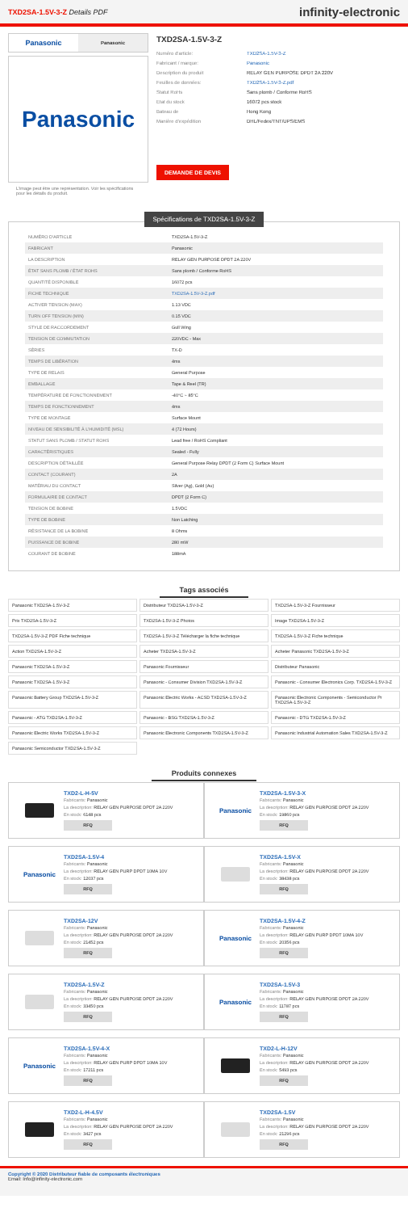TXD2SA-1.5V-3-Z Details PDF
infinity-electronic
Panasonic
Panasonic
Panasonic
L'image peut être une représentation. Voir les spécifications pour les détails du produit.
TXD2SA-1.5V-3-Z
Numéro d'article: TXD2SA-1.5V-3-Z
Fabricant / marque: Panasonic
Description du produit RELAY GEN PURPOSE DPDT 2A 220V
Feuilles de données: TXD2SA-1.5V-3-Z.pdf
Statut RoHs Sans plomb / Conforme RoHS
Etat du stock 16072 pcs stock
Bateau de Hong Kong
Manière d'expédition DHL/Fedex/TNT/UPS/EMS
DEMANDE DE DEVIS
Spécifications de TXD2SA-1.5V-3-Z
| NUMÉRO D'ARTICLE | TXD2SA-1.5V-3-Z |
| FABRICANT | Panasonic |
| LA DESCRIPTION | RELAY GEN PURPOSE DPDT 2A 220V |
| ÉTAT SANS PLOMB / ÉTAT ROHS | Sans plomb / Conforme RoHS |
| QUANTITÉ DISPONIBLE | 16072 pcs |
| FICHE TECHNIQUE | TXD2SA-1.5V-3-Z.pdf |
| ACTIVER TENSION (MAX) | 1.13 VDC |
| TURN OFF TENSION (MIN) | 0.15 VDC |
| STYLE DE RACCORDEMENT | Gull Wing |
| TENSION DE COMMUTATION | 220VDC - Max |
| SÉRIES | TX-D |
| TEMPS DE LIBÉRATION | 4ms |
| TYPE DE RELAIS | General Purpose |
| EMBALLAGE | Tape & Reel (TR) |
| TEMPÉRATURE DE FONCTIONNEMENT | -40°C ~ 85°C |
| TEMPS DE FONCTIONNEMENT | 4ms |
| TYPE DE MONTAGE | Surface Mount |
| NIVEAU DE SENSIBILITÉ À L'HUMIDITÉ (MSL) | 4 (72 Hours) |
| STATUT SANS PLOMB / STATUT ROHS | Lead free / RoHS Compliant |
| CARACTÉRISTIQUES | Sealed - Fully |
| DESCRIPTION DÉTAILLÉE | General Purpose Relay DPDT (2 Form C) Surface Mount |
| CONTACT (COURANT) | 2A |
| MATÉRIAU DU CONTACT | Silver (Ag), Gold (Au) |
| FORMULAIRE DE CONTACT | DPDT (2 Form C) |
| TENSION DE BOBINE | 1.5VDC |
| TYPE DE BOBINE | Non Latching |
| RÉSISTANCE DE LA BOBINE | 8 Ohms |
| PUISSANCE DE BOBINE | 280 mW |
| COURANT DE BOBINE | 188mA |
Tags associés
Panasonic TXD2SA-1.5V-3-Z
Distributeur TXD2SA-1.5V-3-Z
TXD2SA-1.5V-3-Z Fournisseur
Prix TXD2SA-1.5V-3-Z
TXD2SA-1.5V-3-Z Photos
Image TXD2SA-1.5V-3-Z
TXD2SA-1.5V-3-Z PDF Fiche technique
TXD2SA-1.5V-3-Z Télécharger la fiche technique
TXD2SA-1.5V-3-Z Fiche technique
Action TXD2SA-1.5V-3-Z
Acheter TXD2SA-1.5V-3-Z
Acheter Panasonic TXD2SA-1.5V-3-Z
Panasonic TXD2SA-1.5V-3-Z
Panasonic Fournisseur
Distributeur Panasonic
Panasonic TXD2SA-1.5V-3-Z
Panasonic - Consumer Division TXD2SA-1.5V-3-Z
Panasonic - Consumer Electronics Corp. TXD2SA-1.5V-3-Z
Panasonic Battery Group TXD2SA-1.5V-3-Z
Panasonic Electric Works - ACSD TXD2SA-1.5V-3-Z
Panasonic Electronic Components - Semiconductor Pr TXD2SA-1.5V-3-Z
Panasonic - ATG TXD2SA-1.5V-3-Z
Panasonic - BSG TXD2SA-1.5V-3-Z
Panasonic - DTG TXD2SA-1.5V-3-Z
Panasonic Electric Works TXD2SA-1.5V-3-Z
Panasonic Electronic Components TXD2SA-1.5V-3-Z
Panasonic Industrial Automation Sales TXD2SA-1.5V-3-Z
Panasonic Semiconductor TXD2SA-1.5V-3-Z
Produits connexes
TXD2-L-H-5V
Fabricants: Panasonic
La description: RELAY GEN PURPOSE DPDT 2A 220V
En stock: 6148 pcs
RFQ
Panasonic
TXD2SA-1.5V-3-X
Fabricants: Panasonic
La description: RELAY GEN PURPOSE DPDT 2A 220V
En stock: 19860 pcs
RFQ
Panasonic
TXD2SA-1.5V-4
Fabricants: Panasonic
La description: RELAY GEN PURP DPDT 10MA 10V
En stock: 12037 pcs
RFQ
TXD2SA-1.5V-X
Fabricants: Panasonic
La description: RELAY GEN PURPOSE DPDT 2A 220V
En stock: 38438 pcs
RFQ
TXD2SA-12V
Fabricants: Panasonic
La description: RELAY GEN PURPOSE DPDT 2A 220V
En stock: 21452 pcs
RFQ
Panasonic
TXD2SA-1.5V-4-Z
Fabricants: Panasonic
La description: RELAY GEN PURP DPDT 10MA 10V
En stock: 20356 pcs
RFQ
TXD2SA-1.5V-Z
Fabricants: Panasonic
La description: RELAY GEN PURPOSE DPDT 2A 220V
En stock: 33450 pcs
RFQ
Panasonic
TXD2SA-1.5V-3
Fabricants: Panasonic
La description: RELAY GEN PURPOSE DPDT 2A 220V
En stock: 11787 pcs
RFQ
Panasonic
TXD2SA-1.5V-4-X
Fabricants: Panasonic
La description: RELAY GEN PURP DPDT 10MA 10V
En stock: 17211 pcs
RFQ
TXD2-L-H-12V
Fabricants: Panasonic
La description: RELAY GEN PURPOSE DPDT 2A 220V
En stock: 5493 pcs
RFQ
TXD2-L-H-4.5V
Fabricants: Panasonic
La description: RELAY GEN PURPOSE DPDT 2A 220V
En stock: 3427 pcs
RFQ
TXD2SA-1.5V
Fabricants: Panasonic
La description: RELAY GEN PURPOSE DPDT 2A 220V
En stock: 21296 pcs
RFQ
Copyright © 2020 Distributeur fiable de composants électroniques
Email: Info@infinity-electronic.com